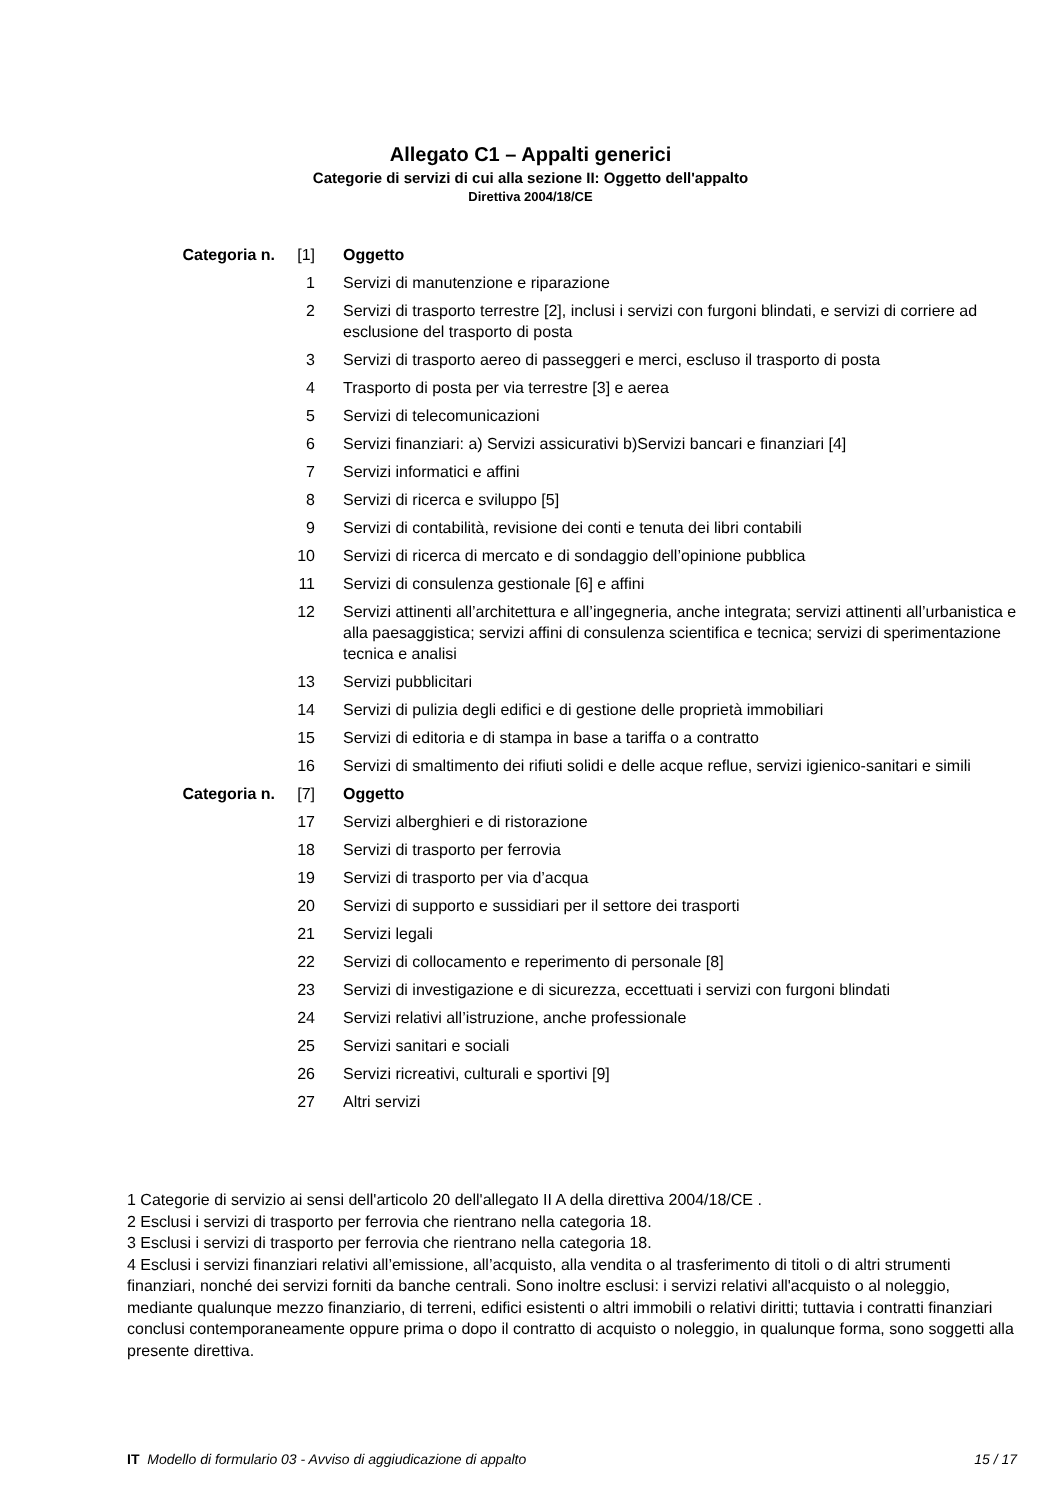Allegato C1 – Appalti generici
Categorie di servizi di cui alla sezione II: Oggetto dell'appalto
Direttiva 2004/18/CE
| Categoria n. | [1] | Oggetto |
| | 1 | Servizi di manutenzione e riparazione |
| | 2 | Servizi di trasporto terrestre [2], inclusi i servizi con furgoni blindati, e servizi di corriere ad esclusione del trasporto di posta |
| | 3 | Servizi di trasporto aereo di passeggeri e merci, escluso il trasporto di posta |
| | 4 | Trasporto di posta per via terrestre [3] e aerea |
| | 5 | Servizi di telecomunicazioni |
| | 6 | Servizi finanziari: a) Servizi assicurativi b)Servizi bancari e finanziari [4] |
| | 7 | Servizi informatici e affini |
| | 8 | Servizi di ricerca e sviluppo [5] |
| | 9 | Servizi di contabilità, revisione dei conti e tenuta dei libri contabili |
| | 10 | Servizi di ricerca di mercato e di sondaggio dell’opinione pubblica |
| | 11 | Servizi di consulenza gestionale [6] e affini |
| | 12 | Servizi attinenti all’architettura e all’ingegneria, anche integrata; servizi attinenti all’urbanistica e alla paesaggistica; servizi affini di consulenza scientifica e tecnica; servizi di sperimentazione tecnica e analisi |
| | 13 | Servizi pubblicitari |
| | 14 | Servizi di pulizia degli edifici e di gestione delle proprietà immobiliari |
| | 15 | Servizi di editoria e di stampa in base a tariffa o a contratto |
| | 16 | Servizi di smaltimento dei rifiuti solidi e delle acque reflue, servizi igienico-sanitari e simili |
| Categoria n. | [7] | Oggetto |
| | 17 | Servizi alberghieri e di ristorazione |
| | 18 | Servizi di trasporto per ferrovia |
| | 19 | Servizi di trasporto per via d’acqua |
| | 20 | Servizi di supporto e sussidiari per il settore dei trasporti |
| | 21 | Servizi legali |
| | 22 | Servizi di collocamento e reperimento di personale [8] |
| | 23 | Servizi di investigazione e di sicurezza, eccettuati i servizi con furgoni blindati |
| | 24 | Servizi relativi all’istruzione, anche professionale |
| | 25 | Servizi sanitari e sociali |
| | 26 | Servizi ricreativi, culturali e sportivi [9] |
| | 27 | Altri servizi |
1 Categorie di servizio ai sensi dell'articolo 20 dell'allegato II A della direttiva 2004/18/CE .
2 Esclusi i servizi di trasporto per ferrovia che rientrano nella categoria 18.
3 Esclusi i servizi di trasporto per ferrovia che rientrano nella categoria 18.
4 Esclusi i servizi finanziari relativi all’emissione, all’acquisto, alla vendita o al trasferimento di titoli o di altri strumenti finanziari, nonché dei servizi forniti da banche centrali. Sono inoltre esclusi: i servizi relativi all'acquisto o al noleggio, mediante qualunque mezzo finanziario, di terreni, edifici esistenti o altri immobili o relativi diritti; tuttavia i contratti finanziari conclusi contemporaneamente oppure prima o dopo il contratto di acquisto o noleggio, in qualunque forma, sono soggetti alla presente direttiva.
IT Modello di formulario 03 - Avviso di aggiudicazione di appalto 15 / 17